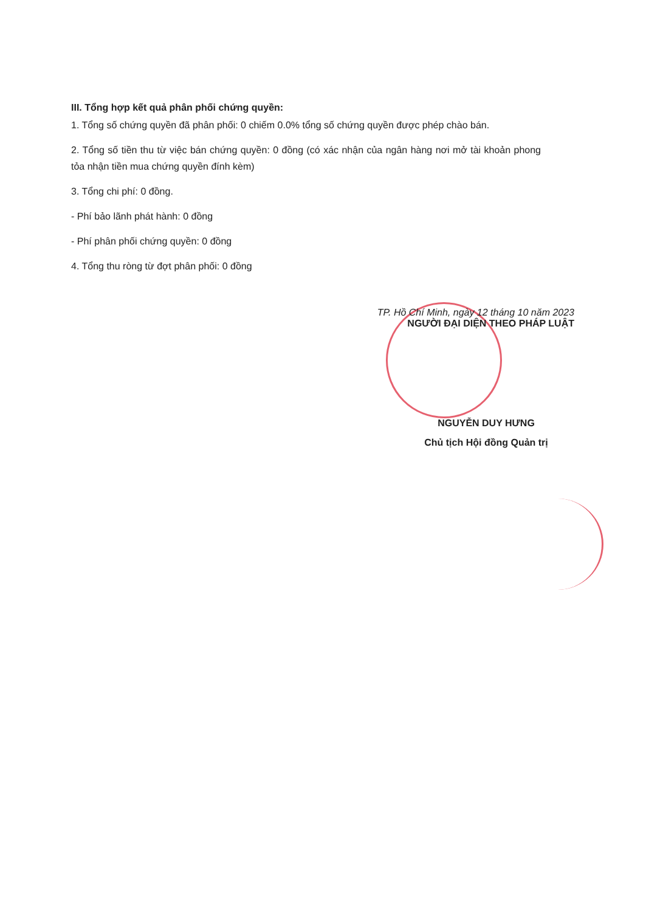III. Tổng hợp kết quả phân phối chứng quyền:
1. Tổng số chứng quyền đã phân phối: 0 chiếm 0.0% tổng số chứng quyền được phép chào bán.
2. Tổng số tiền thu từ việc bán chứng quyền: 0 đồng (có xác nhận của ngân hàng nơi mở tài khoản phong tỏa nhận tiền mua chứng quyền đính kèm)
3. Tổng chi phí: 0 đồng.
- Phí bảo lãnh phát hành: 0 đồng
- Phí phân phối chứng quyền: 0 đồng
4. Tổng thu ròng từ đợt phân phối: 0 đồng
TP. Hồ Chí Minh, ngày 12 tháng 10 năm 2023
NGƯỜI ĐẠI DIỆN THEO PHÁP LUẬT
NGUYỄN DUY HƯNG
Chủ tịch Hội đồng Quản trị